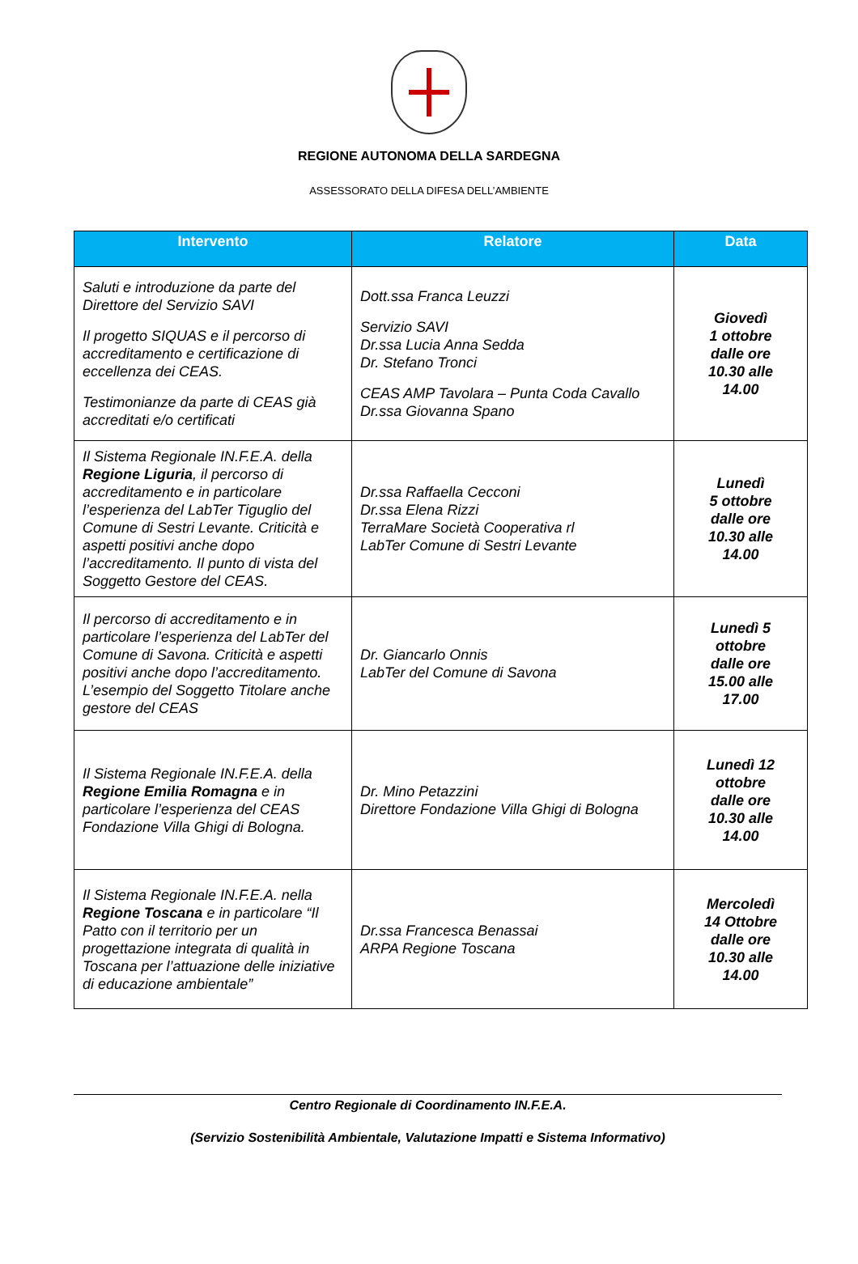REGIONE AUTONOMA DELLA SARDEGNA
ASSESSORATO DELLA DIFESA DELL’AMBIENTE
| Intervento | Relatore | Data |
| --- | --- | --- |
| Saluti e introduzione da parte del Direttore del Servizio SAVI Il progetto SIQUAS e il percorso di accreditamento e certificazione di eccellenza dei CEAS. Testimonianze da parte di CEAS già accreditati e/o certificati | Dott.ssa Franca Leuzzi Servizio SAVI Dr.ssa Lucia Anna Sedda Dr. Stefano Tronci CEAS AMP Tavolara – Punta Coda Cavallo Dr.ssa Giovanna Spano | Giovedì 1 ottobre dalle ore 10.30 alle 14.00 |
| Il Sistema Regionale IN.F.E.A. della Regione Liguria , il percorso di accreditamento e in particolare l’esperienza del LabTer Tiguglio del Comune di Sestri Levante. Criticità e aspetti positivi anche dopo l’accreditamento. Il punto di vista del Soggetto Gestore del CEAS. | Dr.ssa Raffaella Cecconi Dr.ssa Elena Rizzi TerraMare Società Cooperativa rl LabTer Comune di Sestri Levante | Lunedì 5 ottobre dalle ore 10.30 alle 14.00 |
| Il percorso di accreditamento e in particolare l’esperienza del LabTer del Comune di Savona. Criticità e aspetti positivi anche dopo l’accreditamento. L’esempio del Soggetto Titolare anche gestore del CEAS | Dr. Giancarlo Onnis LabTer del Comune di Savona | Lunedì 5 ottobre dalle ore 15.00 alle 17.00 |
| Il Sistema Regionale IN.F.E.A. della Regione Emilia Romagna e in particolare l’esperienza del CEAS Fondazione Villa Ghigi di Bologna. | Dr. Mino Petazzini Direttore Fondazione Villa Ghigi di Bologna | Lunedì 12 ottobre dalle ore 10.30 alle 14.00 |
| Il Sistema Regionale IN.F.E.A. nella Regione Toscana e in particolare “Il Patto con il territorio per un progettazione integrata di qualità in Toscana per l’attuazione delle iniziative di educazione ambientale” | Dr.ssa Francesca Benassai ARPA Regione Toscana | Mercoledì 14 Ottobre dalle ore 10.30 alle 14.00 |
Centro Regionale di Coordinamento IN.F.E.A.
(Servizio Sostenibilità Ambientale, Valutazione Impatti e Sistema Informativo)